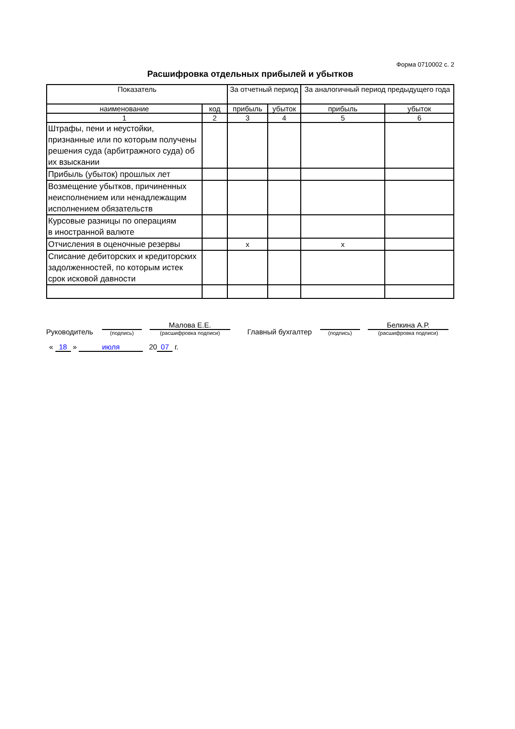Форма 0710002 с. 2
Расшифровка отдельных прибылей и убытков
| Показатель | | За отчетный период | | За аналогичный период предыдущего года | |
| --- | --- | --- | --- | --- | --- |
| наименование | код | прибыль | убыток | прибыль | убыток |
| 1 | 2 | 3 | 4 | 5 | 6 |
| Штрафы, пени и неустойки, признанные или по которым получены решения суда (арбитражного суда) об их взыскании | | | | | |
| Прибыль (убыток) прошлых лет | | | | | |
| Возмещение убытков, причиненных неисполнением или ненадлежащим исполнением обязательств | | | | | |
| Курсовые разницы по операциям в иностранной валюте | | | | | |
| Отчисления в оценочные резервы | | x | | x | |
| Списание дебиторских и кредиторских задолженностей, по которым истек срок исковой давности | | | | | |
Руководитель
(подпись)
Малова Е.Е.
(расшифровка подписи)
Главный бухгалтер
(подпись)
Белкина А.Р.
(расшифровка подписи)
« 18 » июля 20 07 г.